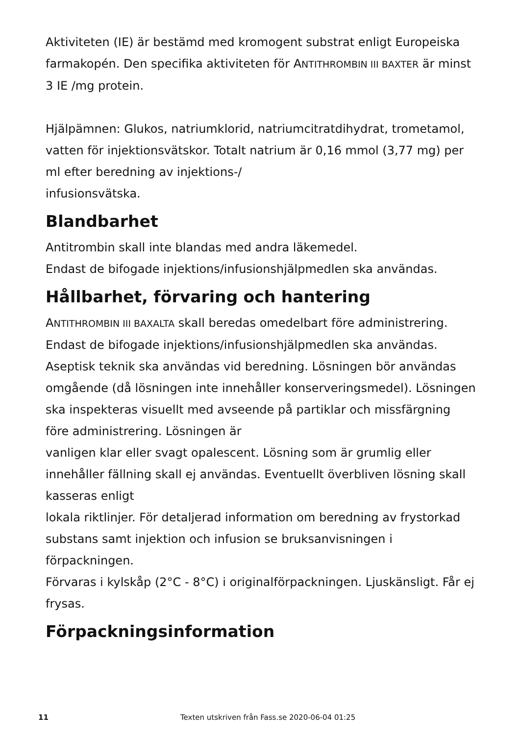Aktiviteten (IE) är bestämd med kromogent substrat enligt Europeiska farmakopén. Den specifika aktiviteten för ANTITHROMBIN III BAXTER är minst 3 IE /mg protein.
Hjälpämnen: Glukos, natriumklorid, natriumcitratdihydrat, trometamol, vatten för injektionsvätskor. Totalt natrium är 0,16 mmol (3,77 mg) per ml efter beredning av injektions-/
infusionsvätska.
Blandbarhet
Antitrombin skall inte blandas med andra läkemedel.
Endast de bifogade injektions/infusionshjälpmedlen ska användas.
Hållbarhet, förvaring och hantering
ANTITHROMBIN III BAXALTA skall beredas omedelbart före administrering. Endast de bifogade injektions/infusionshjälpmedlen ska användas. Aseptisk teknik ska användas vid beredning. Lösningen bör användas omgående (då lösningen inte innehåller konserveringsmedel). Lösningen ska inspekteras visuellt med avseende på partiklar och missfärgning före administrering. Lösningen är
vanligen klar eller svagt opalescent. Lösning som är grumlig eller innehåller fällning skall ej användas. Eventuellt överbliven lösning skall kasseras enligt
lokala riktlinjer. För detaljerad information om beredning av frystorkad
substans samt injektion och infusion se bruksanvisningen i förpackningen.
Förvaras i kylskåp (2°C - 8°C) i originalförpackningen. Ljuskänsligt. Får ej frysas.
Förpackningsinformation
11 Texten utskriven från Fass.se 2020-06-04 01:25